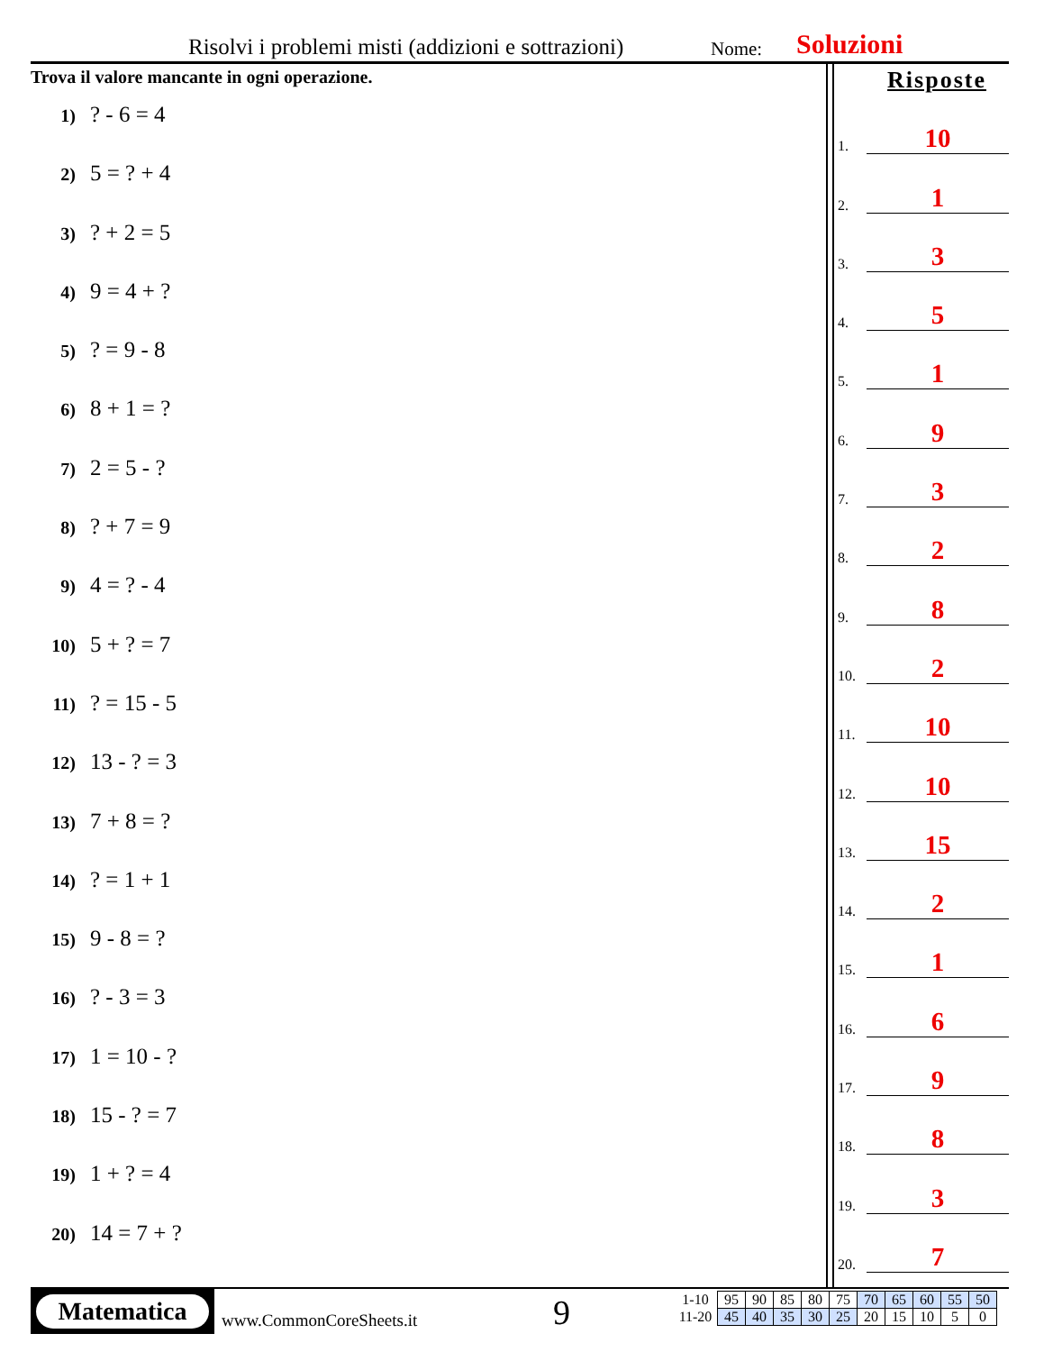Risolvi i problemi misti (addizioni e sottrazioni) Nome: Soluzioni
Trova il valore mancante in ogni operazione.
1)? - 6 = 4
2) 5 = ? + 4
3)? + 2 = 5
4) 9 = 4 + ?
5)? = 9 - 8
6) 8 + 1 = ?
7) 2 = 5 - ?
8)? + 7 = 9
9) 4 = ? - 4
10) 5 + ? = 7
11)? = 15 - 5
12) 13 - ? = 3
13) 7 + 8 = ?
14)? = 1 + 1
15) 9 - 8 = ?
16)? - 3 = 3
17) 1 = 10 - ?
18) 15 - ? = 7
19) 1 + ? = 4
20) 14 = 7 + ?
Risposte
1.
10
2.
1
3.
3
4.
5
5.
1
6.
9
7.
3
8.
2
9.
8
10.
2
11.
10
12.
10
13.
15
14.
2
15.
1
16.
6
17.
9
18.
8
19.
3
20.
7
Matematica
www.CommonCoreSheets.it 9
| 1-10 | 95 | 90 | 85 | 80 | 75 | 70 | 65 | 60 | 55 | 50 |
| 11-20 | 45 | 40 | 35 | 30 | 25 | 20 | 15 | 10 | 5 | 0 |